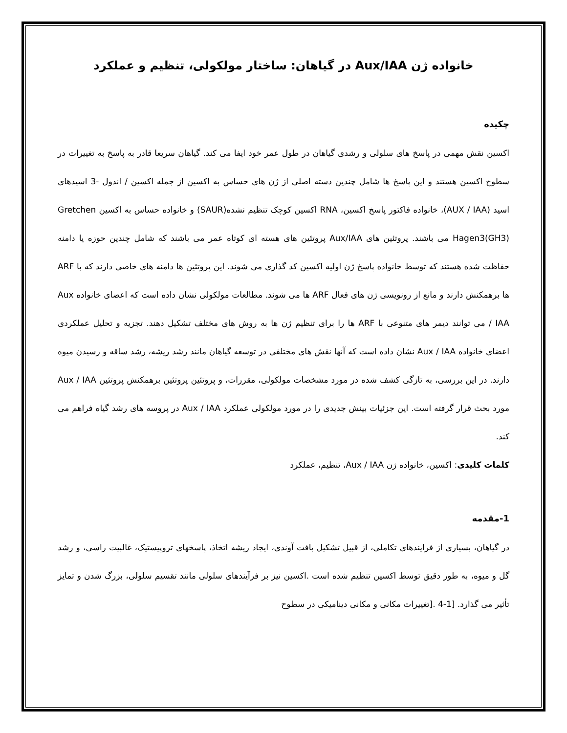خانواده ژن Aux/IAA در گیاهان: ساختار مولکولی، تنظیم و عملکرد
چکیده
اکسین نقش مهمی در پاسخ های سلولی و رشدی گیاهان در طول عمر خود ایفا می کند. گیاهان سریعا قادر به پاسخ به تغییرات در سطوح اکسین هستند و این پاسخ ها شامل چندین دسته اصلی از ژن های حساس به اکسین از جمله اکسین / اندول -3 اسیدهای اسید (AUX / IAA)، خانواده فاکتور پاسخ اکسین، RNA اکسین کوچک تنظیم نشده(SAUR) و خانواده حساس به اکسین Gretchen Hagen3(GH3) می باشند. پروتئین های Aux/IAA پروتئین های هسته ای کوتاه عمر می باشند که شامل چندین حوزه یا دامنه حفاظت شده هستند که توسط خانواده پاسخ ژن اولیه اکسین کد گذاری می شوند. این پروتئین ها دامنه های خاصی دارند که با ARF ها برهمکنش دارند و مانع از رونویسی ژن های فعال ARF ها می شوند. مطالعات مولکولی نشان داده است که اعضای خانواده Aux / IAA می توانند دیمر های متنوعی با ARF ها را برای تنظیم ژن ها به روش های مختلف تشکیل دهند. تجزیه و تحلیل عملکردی اعضای خانواده Aux / IAA نشان داده است که آنها نقش های مختلفی در توسعه گیاهان مانند رشد ریشه، رشد ساقه و رسیدن میوه دارند. در این بررسی، به تازگی کشف شده در مورد مشخصات مولکولی، مقررات، و پروتئین پروتئین برهمکنش پروتئین Aux / IAA مورد بحث قرار گرفته است. این جزئیات بینش جدیدی را در مورد مولکولی عملکرد Aux / IAA در پروسه های رشد گیاه فراهم می کند.
کلمات کلیدی: اکسین، خانواده ژن Aux / IAA، تنظیم، عملکرد
1-مقدمه
در گیاهان، بسیاری از فرایندهای تکاملی، از قبیل تشکیل بافت آوندی، ایجاد ریشه اتخاذ، پاسخهای تروپیستیک، غالبیت راسی، و رشد گل و میوه، به طور دقیق توسط اکسین تنظیم شده است .اکسین نیز بر فرآیندهای سلولی مانند تقسیم سلولی، بزرگ شدن و تمایز تأثیر می گذارد. [1-4 .[تغییرات مکانی و مکانی دینامیکی در سطوح